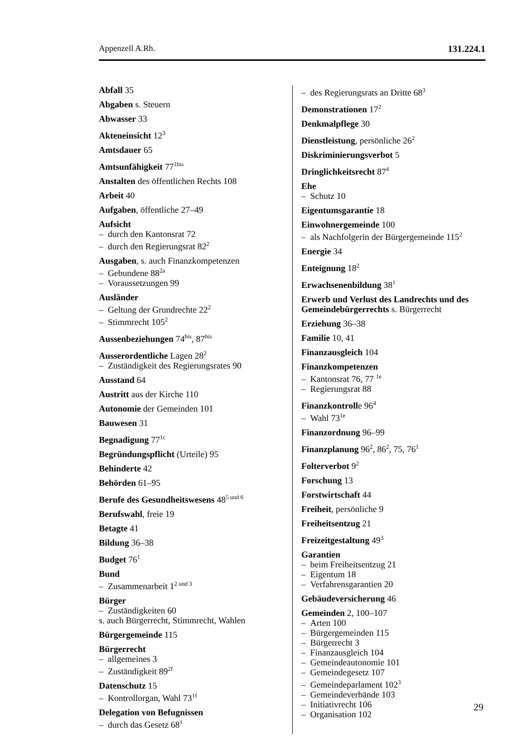Appenzell A.Rh. 131.224.1
Abfall 35
Abgaben s. Steuern
Abwasser 33
Akteneinsicht 12<sup>3</sup>
Amtsdauer 65
Amtsunfähigkeit 77<sup>1bis</sup>
Anstalten des öffentlichen Rechts 108
Arbeit 40
Aufgaben, öffentliche 27–49
Aufsicht
– durch den Kantonsrat 72
– durch den Regierungsrat 82<sup>2</sup>
Ausgaben, s. auch Finanzkompetenzen
– Gebundene 88<sup>2a</sup>
– Voraussetzungen 99
Ausländer
– Geltung der Grundrechte 22<sup>2</sup>
– Stimmrecht 105<sup>2</sup>
Aussenbeziehungen 74<sup>bis</sup>, 87<sup>bis</sup>
Ausserordentliche Lagen 28<sup>2</sup>
– Zuständigkeit des Regierungsrates 90
Ausstand 64
Austritt aus der Kirche 110
Autonomie der Gemeinden 101
Bauwesen 31
Begnadigung 77<sup>1c</sup>
Begründungspflicht (Urteile) 95
Behinderte 42
Behörden 61–95
Berufe des Gesundheitswesens 48<sup>5 und 6</sup>
Berufswahl, freie 19
Betagte 41
Bildung 36–38
Budget 76<sup>1</sup>
Bund
– Zusammenarbeit 1<sup>2 und 3</sup>
Bürger
– Zuständigkeiten 60
s. auch Bürgerrecht, Stimmrecht, Wahlen
Bürgergemeinde 115
Bürgerrecht
– allgemeines 3
– Zuständigkeit 89<sup>2f</sup>
Datenschutz 15
– Kontrollorgan, Wahl 73<sup>1f</sup>
Delegation von Befugnissen
– durch das Gesetz 68<sup>1</sup>
– des Regierungsrats an Dritte 68<sup>3</sup>
Demonstrationen 17<sup>2</sup>
Denkmalpflege 30
Dienstleistung, persönliche 26<sup>2</sup>
Diskriminierungsverbot 5
Dringlichkeitsrecht 87<sup>4</sup>
Ehe
– Schutz 10
Eigentumsgarantie 18
Einwohnergemeinde 100
– als Nachfolgerin der Bürgergemeinde 115<sup>2</sup>
Energie 34
Enteignung 18<sup>2</sup>
Erwachsenenbildung 38<sup>1</sup>
Erwerb und Verlust des Landrechts und des Gemeindebürgerrechts s. Bürgerrecht
Erziehung 36–38
Familie 10, 41
Finanzausgleich 104
Finanzkompetenzen
– Kantonsrat 76, 77 <sup>1e</sup>
– Regierungsrat 88
Finanzkontrolle 96<sup>4</sup>
– Wahl 73<sup>1e</sup>
Finanzordnung 96–99
Finanzplanung 96<sup>2</sup>, 86<sup>2</sup>, 75, 76<sup>1</sup>
Folterverbot 9<sup>2</sup>
Forschung 13
Forstwirtschaft 44
Freiheit, persönliche 9
Freiheitsentzug 21
Freizeitgestaltung 49<sup>3</sup>
Garantien
– beim Freiheitsentzug 21
– Eigentum 18
– Verfahrensgarantien 20
Gebäudeversicherung 46
Gemeinden 2, 100–107
– Arten 100
– Bürgergemeinden 115
– Bürgerrecht 3
– Finanzausgleich 104
– Gemeindeautonomie 101
– Gemeindegesetz 107
– Gemeindeparlament 102<sup>3</sup>
– Gemeindeverbände 103
– Initiativrecht 106
– Organisation 102
29